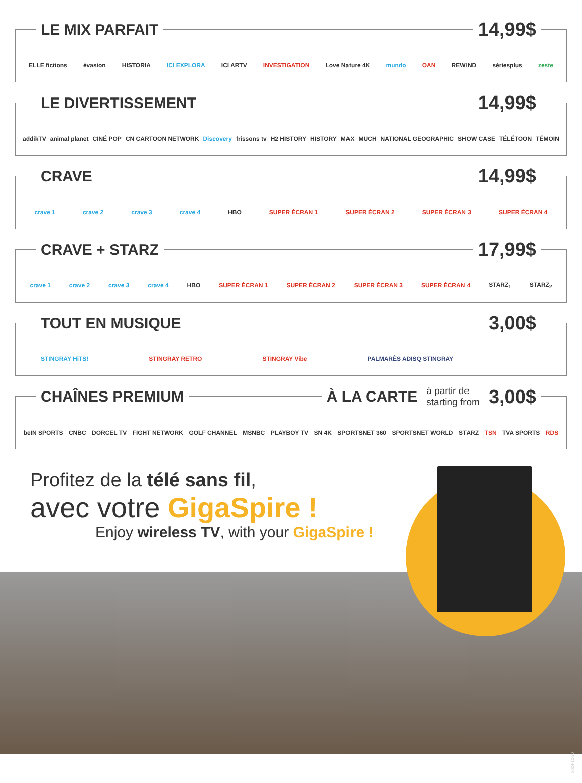LE MIX PARFAIT
14,99$
ELLE fictions évasion HISTORIA ICI EXPLORA ICI ARTV INVESTIGATION Love Nature 4K mundo OAN REWIND sériesplus zeste
LE DIVERTISSEMENT
14,99$
addikTV animal planet CINÉ POP CN CARTOON NETWORK Discovery frissons tv H2 HISTORY HISTORY MAX MUCH NATIONAL GEOGRAPHIC SHOW CASE TÉLÉTOON TÉMOIN
CRAVE
14,99$
crave 1 crave 2 crave 3 crave 4 HBO SUPER ÉCRAN 1 SUPER ÉCRAN 2 SUPER ÉCRAN 3 SUPER ÉCRAN 4
CRAVE + STARZ
17,99$
crave 1 crave 2 crave 3 crave 4 HBO SUPER ÉCRAN 1 SUPER ÉCRAN 2 SUPER ÉCRAN 3 SUPER ÉCRAN 4 STARZ<sub>1</sub> STARZ<sub>2</sub>
TOUT EN MUSIQUE
3,00$
STINGRAY HiTS! STINGRAY RETRO STINGRAY Vibe PALMARÈS ADISQ STINGRAY
CHAÎNES PREMIUM À LA CARTE
à partir de
starting from 3,00$
beIN SPORTS CNBC DORCEL TV FIGHT NETWORK GOLF CHANNEL MSNBC PLAYBOY TV SN 4K SPORTSNET 360 SPORTSNET WORLD STARZ TSN TVA SPORTS RDS
Profitez de la télé sans fil,
avec votre GigaSpire !
Enjoy wireless TV, with your GigaSpire !
2024-12-20